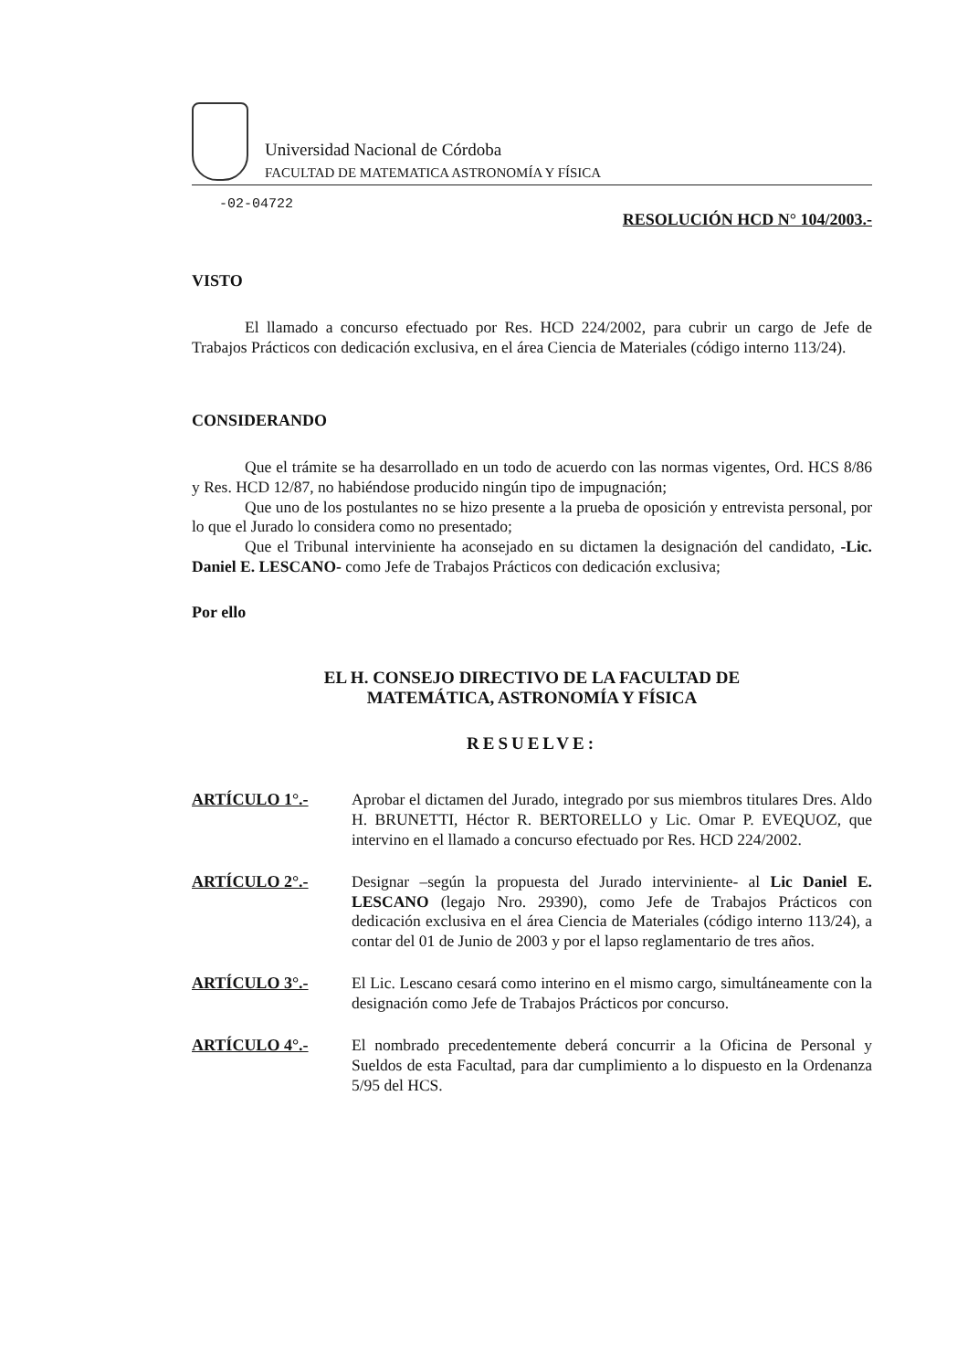Universidad Nacional de Córdoba
FACULTAD DE MATEMATICA ASTRONOMÍA Y FÍSICA
-02-04722
RESOLUCIÓN HCD N° 104/2003.-
VISTO
El llamado a concurso efectuado por Res. HCD 224/2002, para cubrir un cargo de Jefe de Trabajos Prácticos con dedicación exclusiva, en el área Ciencia de Materiales (código interno 113/24).
CONSIDERANDO
Que el trámite se ha desarrollado en un todo de acuerdo con las normas vigentes, Ord. HCS 8/86 y Res. HCD 12/87, no habiéndose producido ningún tipo de impugnación;
Que uno de los postulantes no se hizo presente a la prueba de oposición y entrevista personal, por lo que el Jurado lo considera como no presentado;
Que el Tribunal interviniente ha aconsejado en su dictamen la designación del candidato, -Lic. Daniel E. LESCANO- como Jefe de Trabajos Prácticos con dedicación exclusiva;
Por ello
EL H. CONSEJO DIRECTIVO DE LA FACULTAD DE
MATEMÁTICA, ASTRONOMÍA Y FÍSICA
RESUELVE:
ARTÍCULO 1°.-
Aprobar el dictamen del Jurado, integrado por sus miembros titulares Dres. Aldo H. BRUNETTI, Héctor R. BERTORELLO y Lic. Omar P. EVEQUOZ, que intervino en el llamado a concurso efectuado por Res. HCD 224/2002.
ARTÍCULO 2°.-
Designar –según la propuesta del Jurado interviniente- al Lic Daniel E. LESCANO (legajo Nro. 29390), como Jefe de Trabajos Prácticos con dedicación exclusiva en el área Ciencia de Materiales (código interno 113/24), a contar del 01 de Junio de 2003 y por el lapso reglamentario de tres años.
ARTÍCULO 3°.-
El Lic. Lescano cesará como interino en el mismo cargo, simultáneamente con la designación como Jefe de Trabajos Prácticos por concurso.
ARTÍCULO 4°.-
El nombrado precedentemente deberá concurrir a la Oficina de Personal y Sueldos de esta Facultad, para dar cumplimiento a lo dispuesto en la Ordenanza 5/95 del HCS.